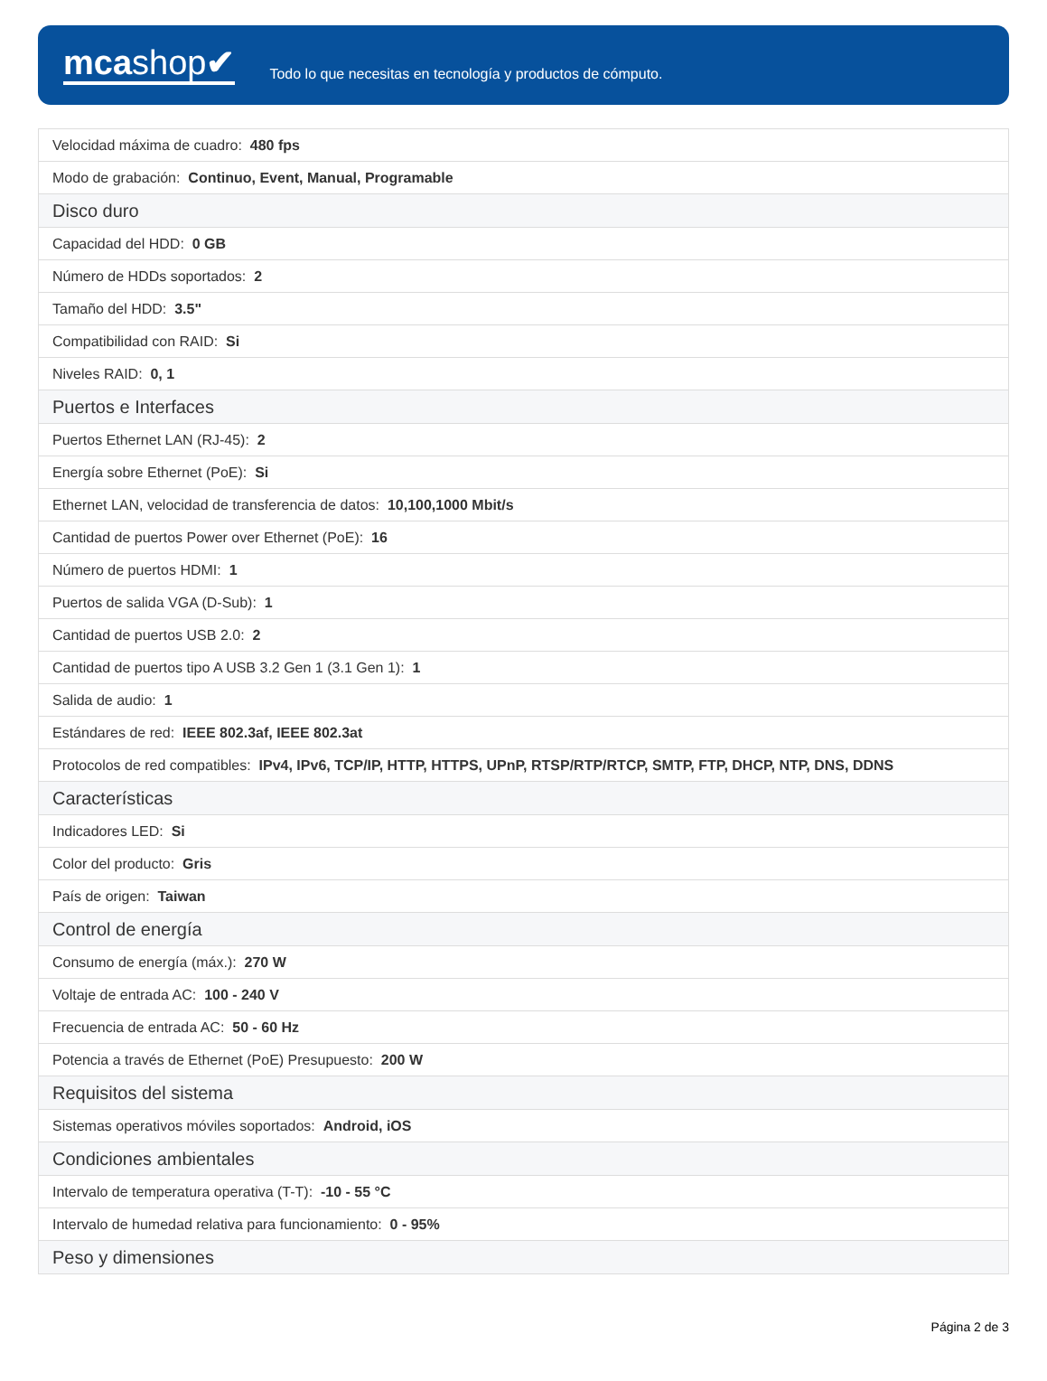mcashop✔
Todo lo que necesitas en tecnología y productos de cómputo.
| Velocidad máxima de cuadro: 480 fps |
| Modo de grabación: Continuo, Event, Manual, Programable |
| Disco duro |
| Capacidad del HDD: 0 GB |
| Número de HDDs soportados: 2 |
| Tamaño del HDD: 3.5" |
| Compatibilidad con RAID: Si |
| Niveles RAID: 0, 1 |
| Puertos e Interfaces |
| Puertos Ethernet LAN (RJ-45): 2 |
| Energía sobre Ethernet (PoE): Si |
| Ethernet LAN, velocidad de transferencia de datos: 10,100,1000 Mbit/s |
| Cantidad de puertos Power over Ethernet (PoE): 16 |
| Número de puertos HDMI: 1 |
| Puertos de salida VGA (D-Sub): 1 |
| Cantidad de puertos USB 2.0: 2 |
| Cantidad de puertos tipo A USB 3.2 Gen 1 (3.1 Gen 1): 1 |
| Salida de audio: 1 |
| Estándares de red: IEEE 802.3af, IEEE 802.3at |
| Protocolos de red compatibles: IPv4, IPv6, TCP/IP, HTTP, HTTPS, UPnP, RTSP/RTP/RTCP, SMTP, FTP, DHCP, NTP, DNS, DDNS |
| Características |
| Indicadores LED: Si |
| Color del producto: Gris |
| País de origen: Taiwan |
| Control de energía |
| Consumo de energía (máx.): 270 W |
| Voltaje de entrada AC: 100 - 240 V |
| Frecuencia de entrada AC: 50 - 60 Hz |
| Potencia a través de Ethernet (PoE) Presupuesto: 200 W |
| Requisitos del sistema |
| Sistemas operativos móviles soportados: Android, iOS |
| Condiciones ambientales |
| Intervalo de temperatura operativa (T-T): -10 - 55 °C |
| Intervalo de humedad relativa para funcionamiento: 0 - 95% |
| Peso y dimensiones |
Página 2 de 3